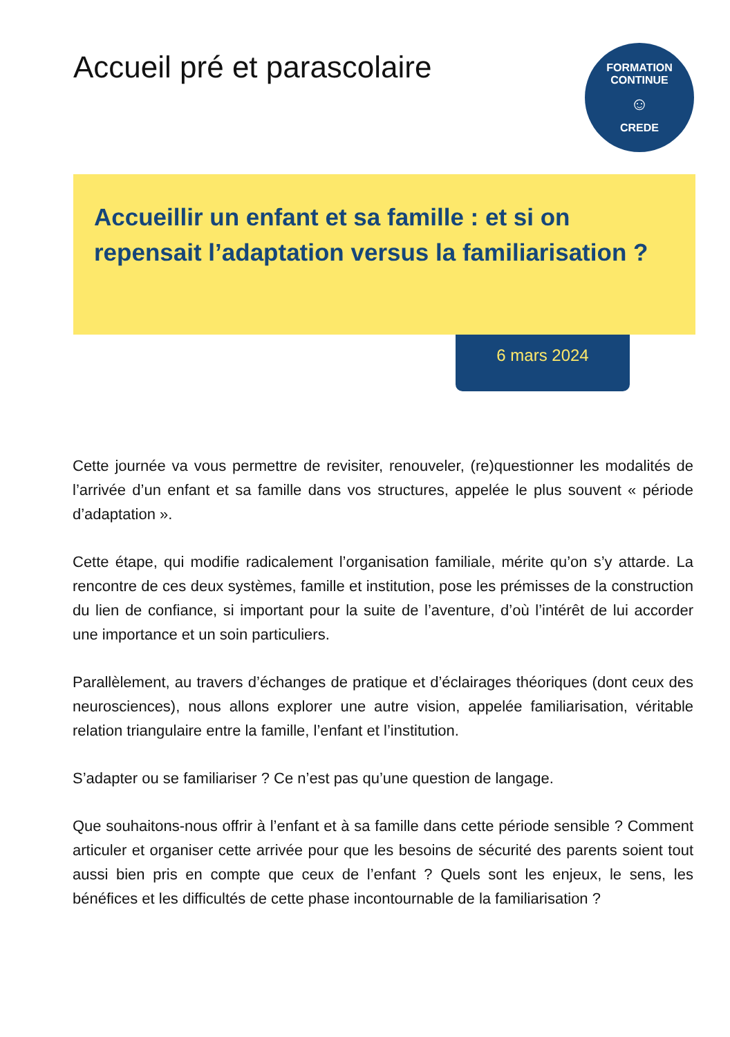Accueil pré et parascolaire
FORMATION CONTINUE
☺
CREDE
Accueillir un enfant et sa famille : et si on repensait l’adaptation versus la familiarisation ?
6 mars 2024
Cette journée va vous permettre de revisiter, renouveler, (re)questionner les modalités de l’arrivée d’un enfant et sa famille dans vos structures, appelée le plus souvent « période d’adaptation ».
Cette étape, qui modifie radicalement l’organisation familiale, mérite qu’on s’y attarde. La rencontre de ces deux systèmes, famille et institution, pose les prémisses de la construction du lien de confiance, si important pour la suite de l’aventure, d’où l’intérêt de lui accorder une importance et un soin particuliers.
Parallèlement, au travers d’échanges de pratique et d’éclairages théoriques (dont ceux des neurosciences), nous allons explorer une autre vision, appelée familiarisation, véritable relation triangulaire entre la famille, l’enfant et l’institution.
S’adapter ou se familiariser ? Ce n’est pas qu’une question de langage.
Que souhaitons-nous offrir à l’enfant et à sa famille dans cette période sensible ? Comment articuler et organiser cette arrivée pour que les besoins de sécurité des parents soient tout aussi bien pris en compte que ceux de l’enfant ? Quels sont les enjeux, le sens, les bénéfices et les difficultés de cette phase incontournable de la familiarisation ?